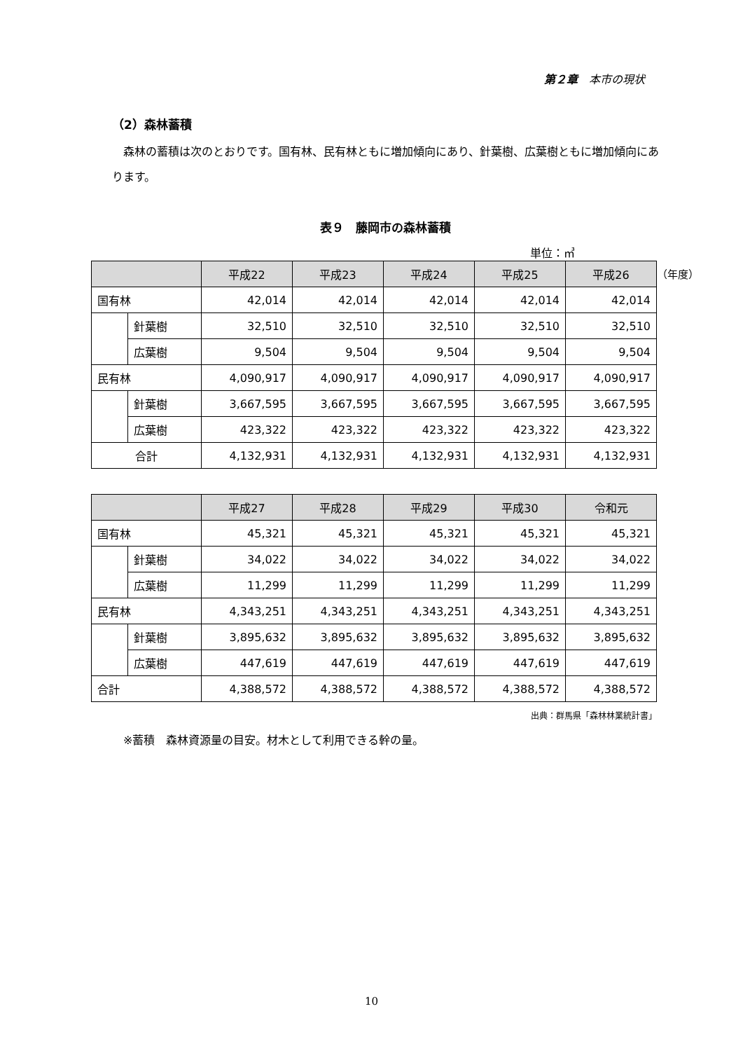第２章　本市の現状
（2）森林蓄積
森林の蓄積は次のとおりです。国有林、民有林ともに増加傾向にあり、針葉樹、広葉樹ともに増加傾向にあります。
表９　藤岡市の森林蓄積
単位：㎥
（年度）
| | | 平成22 | 平成23 | 平成24 | 平成25 | 平成26 |
| --- | --- | --- | --- | --- | --- | --- |
| 国有林 | | 42,014 | 42,014 | 42,014 | 42,014 | 42,014 |
| | 針葉樹 | 32,510 | 32,510 | 32,510 | 32,510 | 32,510 |
| | 広葉樹 | 9,504 | 9,504 | 9,504 | 9,504 | 9,504 |
| 民有林 | | 4,090,917 | 4,090,917 | 4,090,917 | 4,090,917 | 4,090,917 |
| | 針葉樹 | 3,667,595 | 3,667,595 | 3,667,595 | 3,667,595 | 3,667,595 |
| | 広葉樹 | 423,322 | 423,322 | 423,322 | 423,322 | 423,322 |
| 合計 | | 4,132,931 | 4,132,931 | 4,132,931 | 4,132,931 | 4,132,931 |
| | | 平成27 | 平成28 | 平成29 | 平成30 | 令和元 |
| --- | --- | --- | --- | --- | --- | --- |
| 国有林 | | 45,321 | 45,321 | 45,321 | 45,321 | 45,321 |
| | 針葉樹 | 34,022 | 34,022 | 34,022 | 34,022 | 34,022 |
| | 広葉樹 | 11,299 | 11,299 | 11,299 | 11,299 | 11,299 |
| 民有林 | | 4,343,251 | 4,343,251 | 4,343,251 | 4,343,251 | 4,343,251 |
| | 針葉樹 | 3,895,632 | 3,895,632 | 3,895,632 | 3,895,632 | 3,895,632 |
| | 広葉樹 | 447,619 | 447,619 | 447,619 | 447,619 | 447,619 |
| 合計 | | 4,388,572 | 4,388,572 | 4,388,572 | 4,388,572 | 4,388,572 |
出典：群馬県「森林林業統計書」
※蓄積　森林資源量の目安。材木として利用できる幹の量。
10